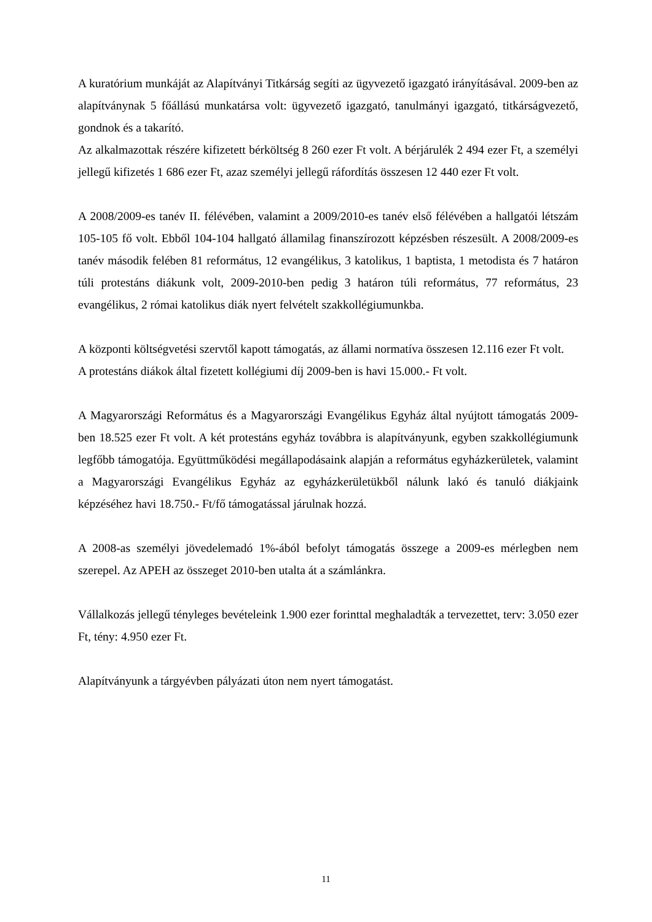A kuratórium munkáját az Alapítványi Titkárság segíti az ügyvezető igazgató irányításával. 2009-ben az alapítványnak 5 főállású munkatársa volt: ügyvezető igazgató, tanulmányi igazgató, titkárságvezető, gondnok és a takarító.
Az alkalmazottak részére kifizetett bérköltség 8 260 ezer Ft volt. A bérjárulék 2 494 ezer Ft, a személyi jellegű kifizetés 1 686 ezer Ft, azaz személyi jellegű ráfordítás összesen 12 440 ezer Ft volt.
A 2008/2009-es tanév II. félévében, valamint a 2009/2010-es tanév első félévében a hallgatói létszám 105-105 fő volt. Ebből 104-104 hallgató államilag finanszírozott képzésben részesült. A 2008/2009-es tanév második felében 81 református, 12 evangélikus, 3 katolikus, 1 baptista, 1 metodista és 7 határon túli protestáns diákunk volt, 2009-2010-ben pedig 3 határon túli református, 77 református, 23 evangélikus, 2 római katolikus diák nyert felvételt szakkollégiumunkba.
A központi költségvetési szervtől kapott támogatás, az állami normatíva összesen 12.116 ezer Ft volt.
A protestáns diákok által fizetett kollégiumi díj 2009-ben is havi 15.000.- Ft volt.
A Magyarországi Református és a Magyarországi Evangélikus Egyház által nyújtott támogatás 2009-ben 18.525 ezer Ft volt. A két protestáns egyház továbbra is alapítványunk, egyben szakkollégiumunk legfőbb támogatója. Együttműködési megállapodásaink alapján a református egyházkerületek, valamint a Magyarországi Evangélikus Egyház az egyházkerületükből nálunk lakó és tanuló diákjaink képzéséhez havi 18.750.- Ft/fő támogatással járulnak hozzá.
A 2008-as személyi jövedelemadó 1%-ából befolyt támogatás összege a 2009-es mérlegben nem szerepel. Az APEH az összeget 2010-ben utalta át a számlánkra.
Vállalkozás jellegű tényleges bevételeink 1.900 ezer forinttal meghaladták a tervezettet, terv: 3.050 ezer Ft, tény: 4.950 ezer Ft.
Alapítványunk a tárgyévben pályázati úton nem nyert támogatást.
11